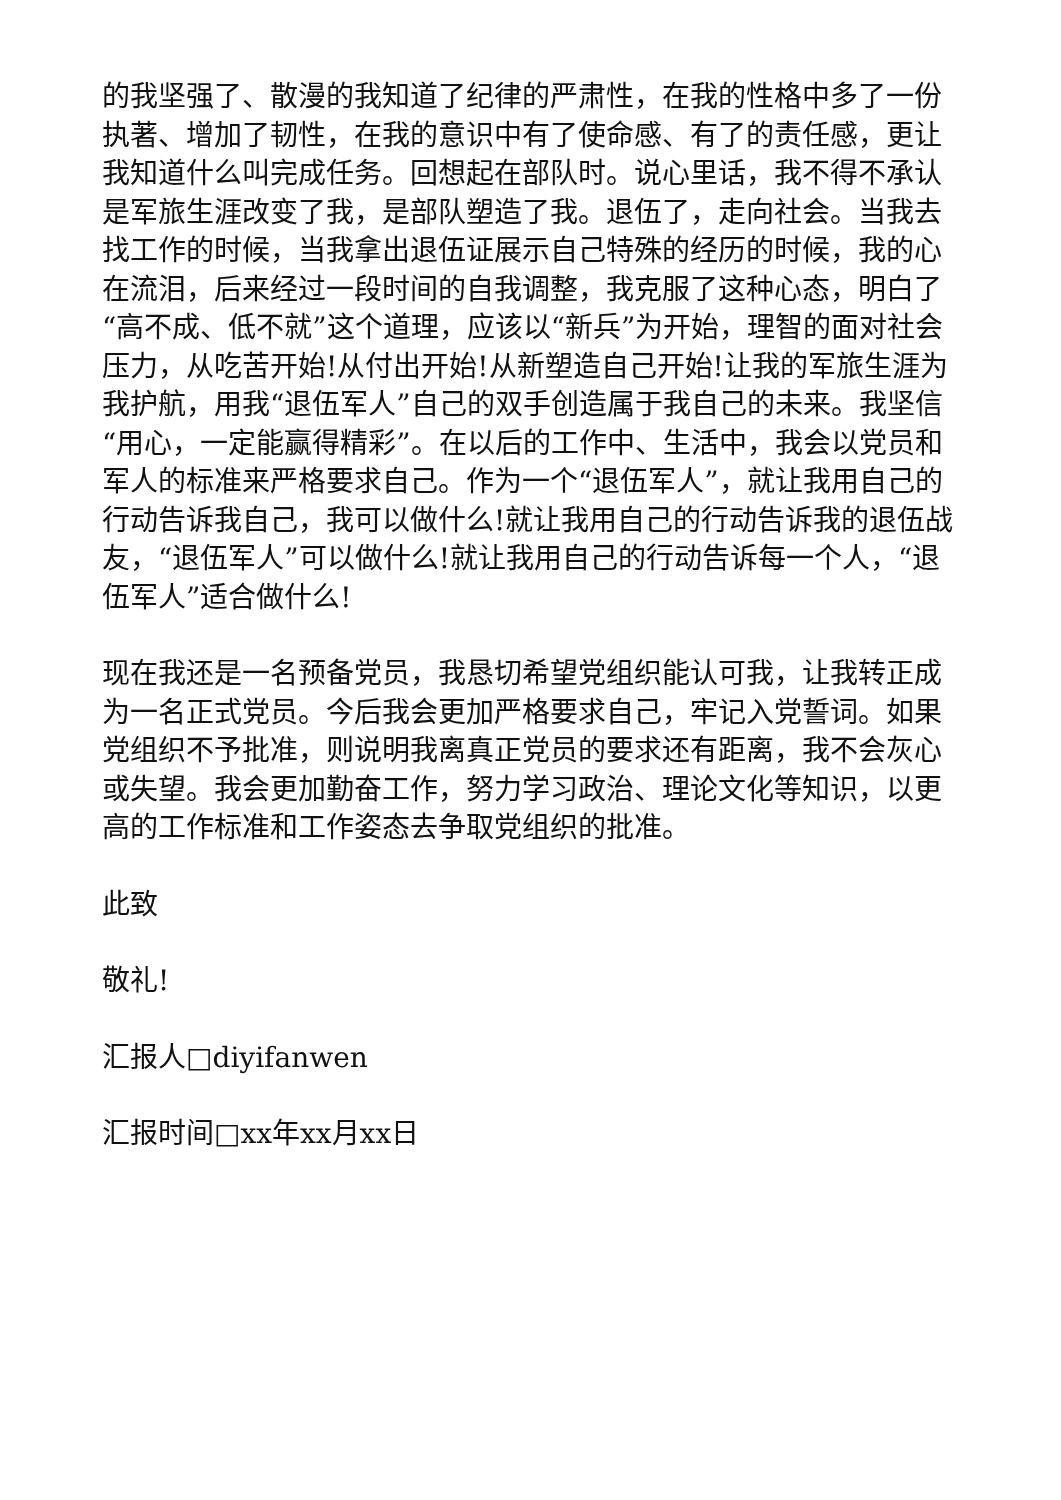的我坚强了、散漫的我知道了纪律的严肃性，在我的性格中多了一份执著、增加了韧性，在我的意识中有了使命感、有了的责任感，更让我知道什么叫完成任务。回想起在部队时。说心里话，我不得不承认是军旅生涯改变了我，是部队塑造了我。退伍了，走向社会。当我去找工作的时候，当我拿出退伍证展示自己特殊的经历的时候，我的心在流泪，后来经过一段时间的自我调整，我克服了这种心态，明白了“高不成、低不就”这个道理，应该以“新兵”为开始，理智的面对社会压力，从吃苦开始!从付出开始!从新塑造自己开始!让我的军旅生涯为我护航，用我“退伍军人”自己的双手创造属于我自己的未来。我坚信“用心，一定能赢得精彩”。在以后的工作中、生活中，我会以党员和军人的标准来严格要求自己。作为一个“退伍军人”，就让我用自己的行动告诉我自己，我可以做什么!就让我用自己的行动告诉我的退伍战友，“退伍军人”可以做什么!就让我用自己的行动告诉每一个人，“退伍军人”适合做什么!
现在我还是一名预备党员，我恳切希望党组织能认可我，让我转正成为一名正式党员。今后我会更加严格要求自己，牢记入党誓词。如果党组织不予批准，则说明我离真正党员的要求还有距离，我不会灰心或失望。我会更加勤奋工作，努力学习政治、理论文化等知识，以更高的工作标准和工作姿态去争取党组织的批准。
此致
敬礼!
汇报人□diyifanwen
汇报时间□xx年xx月xx日